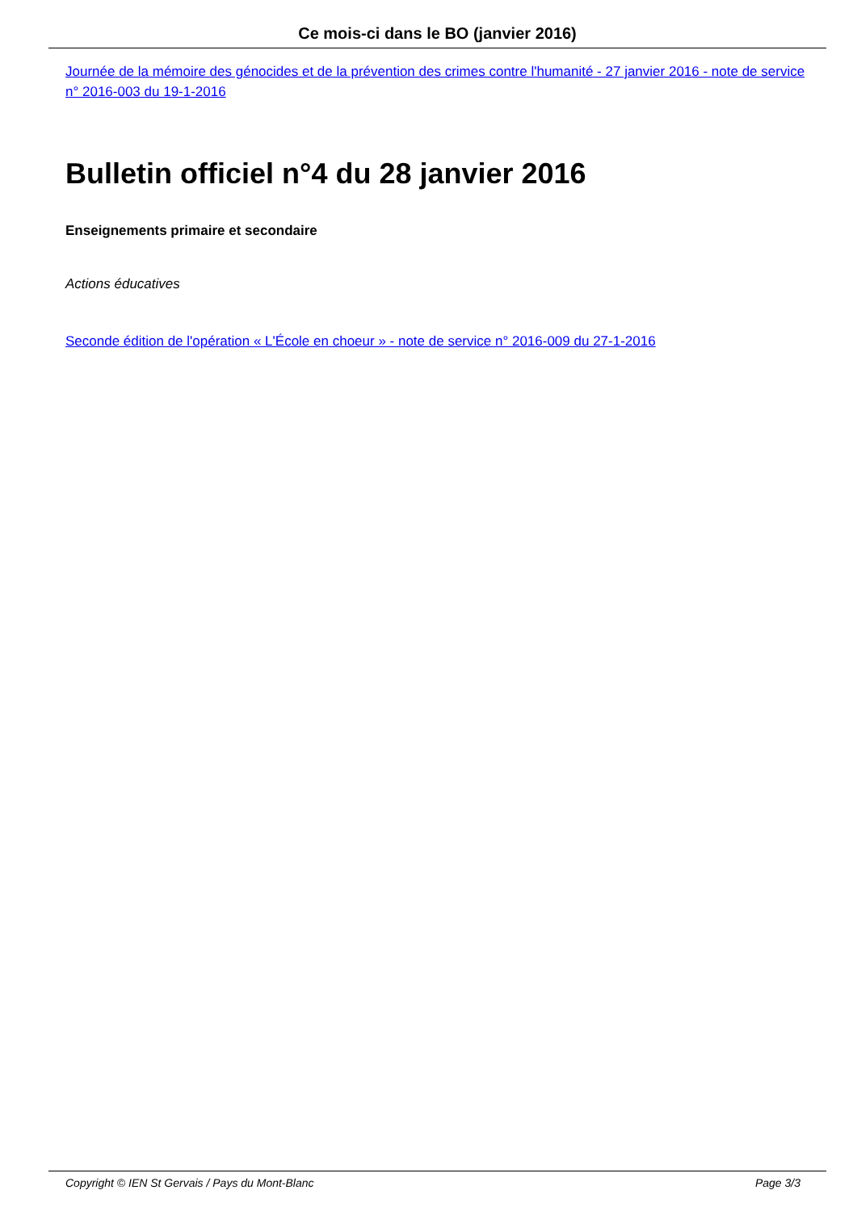Ce mois-ci dans le BO (janvier 2016)
Journée de la mémoire des génocides et de la prévention des crimes contre l'humanité - 27 janvier 2016 - note de service n° 2016-003 du 19-1-2016
Bulletin officiel n°4 du 28 janvier 2016
Enseignements primaire et secondaire
Actions éducatives
Seconde édition de l'opération « L'École en choeur » - note de service n° 2016-009 du 27-1-2016
Copyright © IEN St Gervais / Pays du Mont-Blanc Page 3/3